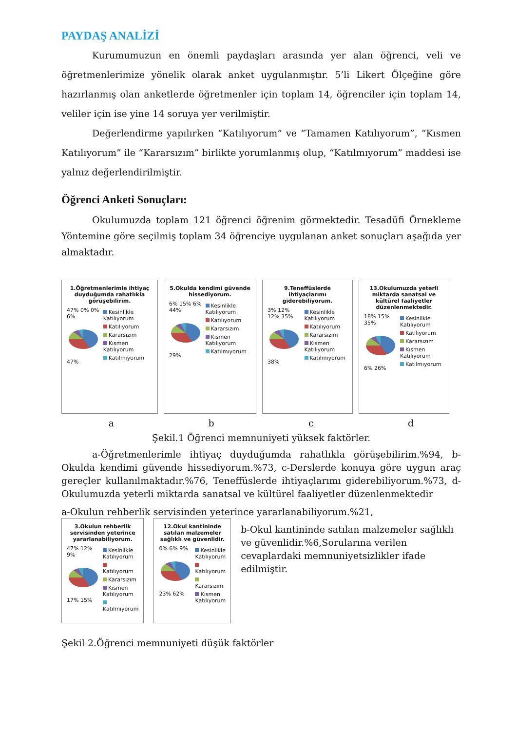PAYDAŞ ANALİZİ
Kurumumuzun en önemli paydaşları arasında yer alan öğrenci, veli ve öğretmenlerimize yönelik olarak anket uygulanmıştır. 5’li Likert Ölçeğine göre hazırlanmış olan anketlerde öğretmenler için toplam 14, öğrenciler için toplam 14, veliler için ise yine 14 soruya yer verilmiştir.
Değerlendirme yapılırken “Katılıyorum” ve “Tamamen Katılıyorum”, “Kısmen Katılıyorum” ile “Kararsızım” birlikte yorumlanmış olup, “Katılmıyorum” maddesi ise yalnız değerlendirilmiştir.
Öğrenci Anketi Sonuçları:
Okulumuzda toplam 121 öğrenci öğrenim görmektedir. Tesadüfi Örnekleme Yöntemine göre seçilmiş toplam 34 öğrenciye uygulanan anket sonuçları aşağıda yer almaktadır.
1.Öğretmenlerimle ihtiyaç duyduğumda rahatlıkla görüşebilirim.
47% 0% 0% 6%
47%
Kesinlikle Katılıyorum
Katılıyorum
Kararsızım
Kısmen Katılıyorum
Katılmıyorum
5.Okulda kendimi güvende hissediyorum.
6% 15% 6% 44%
29%
Kesinlikle Katılıyorum
Katılıyorum
Kararsızım
Kısmen Katılıyorum
Katılmıyorum
9.Teneffüslerde ihtiyaçlarımı giderebiliyorum.
3% 12% 12% 35%
38%
Kesinlikle Katılıyorum
Katılıyorum
Kararsızım
Kısmen Katılıyorum
Katılmıyorum
13.Okulumuzda yeterli miktarda sanatsal ve kültürel faaliyetler düzenlenmektedir.
18% 15% 35%
6% 26%
Kesinlikle Katılıyorum
Katılıyorum
Kararsızım
Kısmen Katılıyorum
Katılmıyorum
abcd
Şekil.1 Öğrenci memnuniyeti yüksek faktörler.
a-Öğretmenlerimle ihtiyaç duyduğumda rahatlıkla görüşebilirim.%94, b-Okulda kendimi güvende hissediyorum.%73, c-Derslerde konuya göre uygun araç gereçler kullanılmaktadır.%76, Teneffüslerde ihtiyaçlarımı giderebiliyorum.%73, d-Okulumuzda yeterli miktarda sanatsal ve kültürel faaliyetler düzenlenmektedir
a-Okulun rehberlik servisinden yeterince yararlanabiliyorum.%21,
3.Okulun rehberlik servisinden yeterince yararlanabiliyorum.
47% 12% 9%
17% 15%
Kesinlikle Katılıyorum
Katılıyorum
Kararsızım
Kısmen Katılıyorum
Katılmıyorum
12.Okul kantininde satılan malzemeler sağlıklı ve güvenlidir.
0% 6% 9%
23% 62%
Kesinlikle Katılıyorum
Katılıyorum
Kararsızım
Kısmen Katılıyorum
b-Okul kantininde satılan malzemeler sağlıklı ve güvenlidir.%6,Sorularına verilen cevaplardaki memnuniyetsizlikler ifade edilmiştir.
Şekil 2.Öğrenci memnuniyeti düşük faktörler